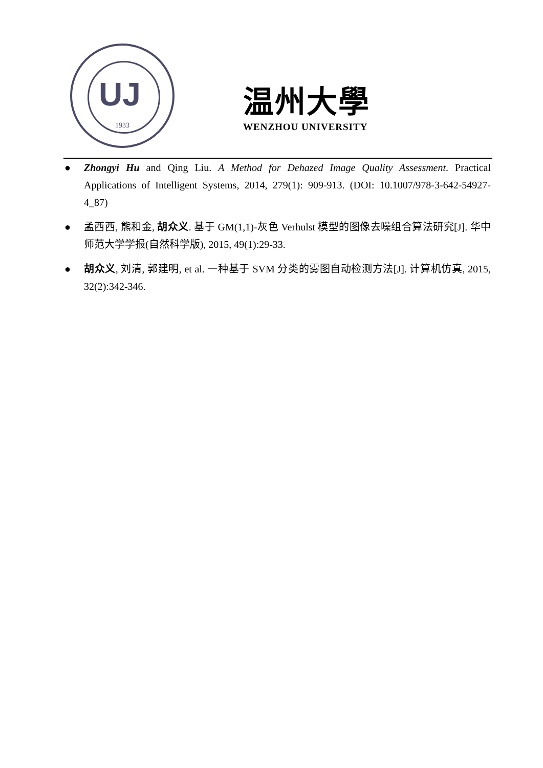UJ
1933
温州大學
WENZHOU UNIVERSITY
● Zhongyi Hu and Qing Liu. A Method for Dehazed Image Quality Assessment. Practical Applications of Intelligent Systems, 2014, 279(1): 909-913. (DOI: 10.1007/978-3-642-54927-4_87)
● 孟西西, 熊和金, 胡众义. 基于 GM(1,1)-灰色 Verhulst 模型的图像去噪组合算法研究[J]. 华中师范大学学报(自然科学版), 2015, 49(1):29-33.
● 胡众义, 刘清, 郭建明, et al. 一种基于 SVM 分类的雾图自动检测方法[J]. 计算机仿真, 2015, 32(2):342-346.